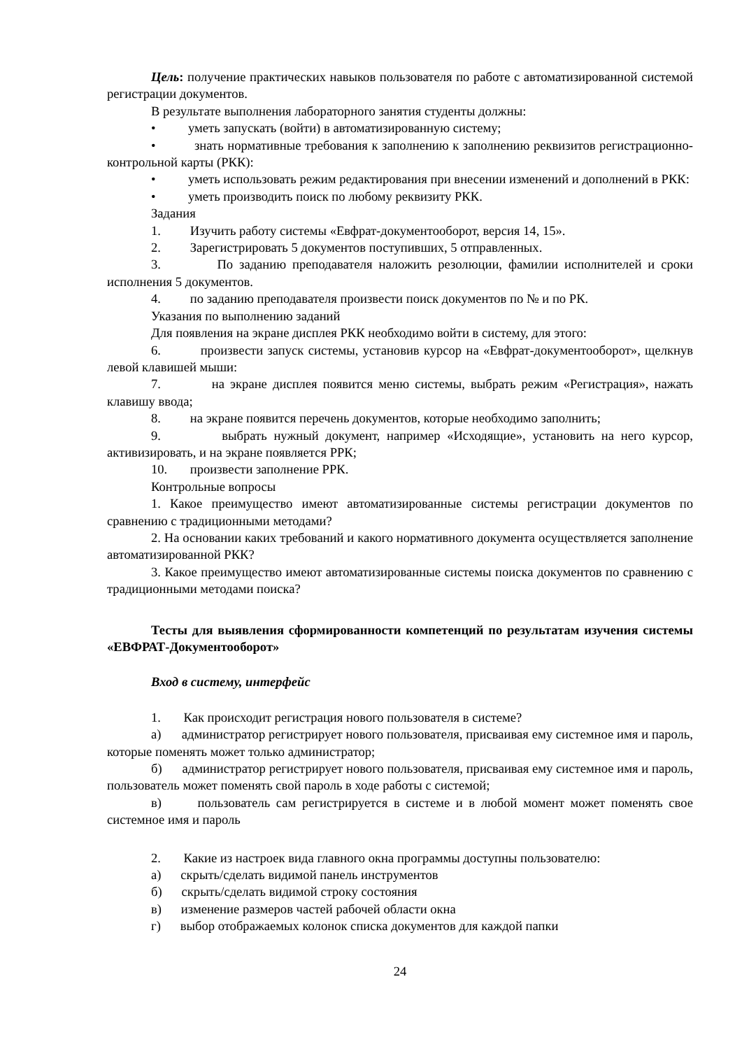Цель: получение практических навыков пользователя по работе с автоматизированной системой регистрации документов.
В результате выполнения лабораторного занятия студенты должны:
• уметь запускать (войти) в автоматизированную систему;
• знать нормативные требования к заполнению к заполнению реквизитов регистрационно-контрольной карты (РКК):
• уметь использовать режим редактирования при внесении изменений и дополнений в РКК:
• уметь производить поиск по любому реквизиту РКК.
Задания
1. Изучить работу системы «Евфрат-документооборот, версия 14, 15».
2. Зарегистрировать 5 документов поступивших, 5 отправленных.
3. По заданию преподавателя наложить резолюции, фамилии исполнителей и сроки исполнения 5 документов.
4. по заданию преподавателя произвести поиск документов по № и по РК.
Указания по выполнению заданий
Для появления на экране дисплея РКК необходимо войти в систему, для этого:
6. произвести запуск системы, установив курсор на «Евфрат-документооборот», щелкнув левой клавишей мыши:
7. на экране дисплея появится меню системы, выбрать режим «Регистрация», нажать клавишу ввода;
8. на экране появится перечень документов, которые необходимо заполнить;
9. выбрать нужный документ, например «Исходящие», установить на него курсор, активизировать, и на экране появляется РРК;
10. произвести заполнение РРК.
Контрольные вопросы
1. Какое преимущество имеют автоматизированные системы регистрации документов по сравнению с традиционными методами?
2. На основании каких требований и какого нормативного документа осуществляется заполнение автоматизированной РКК?
3. Какое преимущество имеют автоматизированные системы поиска документов по сравнению с традиционными методами поиска?
Тесты для выявления сформированности компетенций по результатам изучения системы «ЕВФРАТ-Документооборот»
Вход в систему, интерфейс
1. Как происходит регистрация нового пользователя в системе?
а) администратор регистрирует нового пользователя, присваивая ему системное имя и пароль, которые поменять может только администратор;
б) администратор регистрирует нового пользователя, присваивая ему системное имя и пароль, пользователь может поменять свой пароль в ходе работы с системой;
в) пользователь сам регистрируется в системе и в любой момент может поменять свое системное имя и пароль
2. Какие из настроек вида главного окна программы доступны пользователю:
а) скрыть/сделать видимой панель инструментов
б) скрыть/сделать видимой строку состояния
в) изменение размеров частей рабочей области окна
г) выбор отображаемых колонок списка документов для каждой папки
24